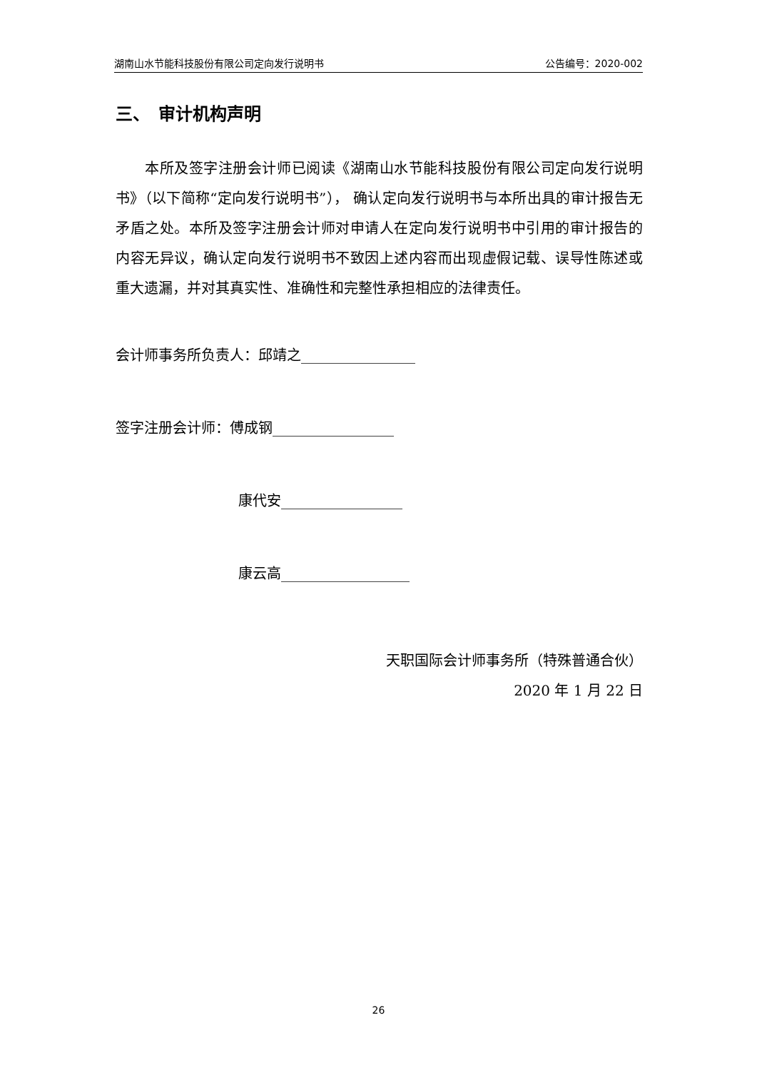湖南山水节能科技股份有限公司定向发行说明书 公告编号：2020-002
三、　审计机构声明
　　本所及签字注册会计师已阅读《湖南山水节能科技股份有限公司定向发行说明书》（以下简称“定向发行说明书”）， 确认定向发行说明书与本所出具的审计报告无矛盾之处。本所及签字注册会计师对申请人在定向发行说明书中引用的审计报告的内容无异议，确认定向发行说明书不致因上述内容而出现虚假记载、误导性陈述或重大遗漏，并对其真实性、准确性和完整性承担相应的法律责任。
会计师事务所负责人：邱靖之________________
签字注册会计师：傅成钢_________________
康代安_________________
康云高__________________
天职国际会计师事务所（特殊普通合伙）
2020 年 1 月 22 日
26